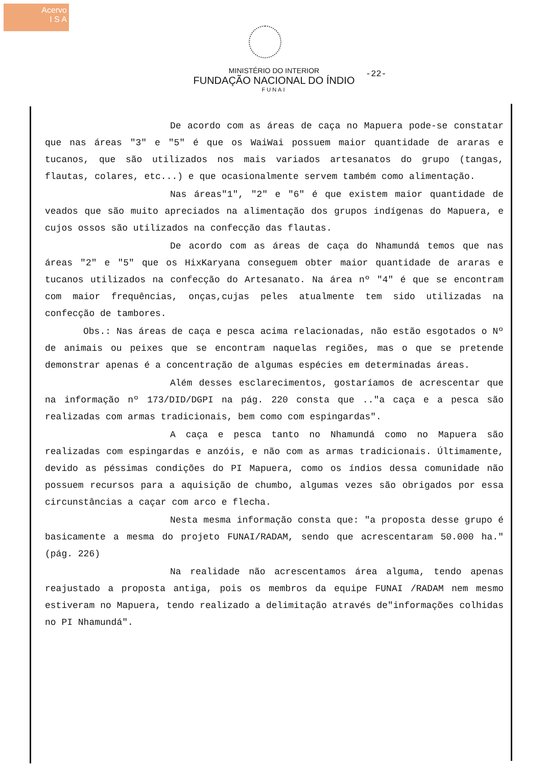Acervo
I S A
MINISTÉRIO DO INTERIOR
FUNDAÇÃO NACIONAL DO ÍNDIO
FUNAI
-22-
De acordo com as áreas de caça no Mapuera pode-se constatar que nas áreas "3" e "5" é que os WaiWai possuem maior quantidade de araras e tucanos, que são utilizados nos mais variados artesanatos do grupo (tangas, flautas, colares, etc...) e que ocasionalmente servem também como alimentação.
Nas áreas"1", "2" e "6" é que existem maior quantidade de veados que são muito apreciados na alimentação dos grupos indígenas do Mapuera, e cujos ossos são utilizados na confecção das flautas.
De acordo com as áreas de caça do Nhamundá temos que nas áreas "2" e "5" que os HixKaryana conseguem obter maior quantidade de araras e tucanos utilizados na confecção do Artesanato. Na área nº "4" é que se encontram com maior frequências, onças,cujas peles atualmente tem sido utilizadas na confecção de tambores.
Obs.: Nas áreas de caça e pesca acima relacionadas, não estão esgotados o Nº de animais ou peixes que se encontram naquelas regiões, mas o que se pretende demonstrar apenas é a concentração de algumas espécies em determinadas áreas.
Além desses esclarecimentos, gostaríamos de acrescentar que na informação nº 173/DID/DGPI na pág. 220 consta que .."a caça e a pesca são realizadas com armas tradicionais, bem como com espingardas".
A caça e pesca tanto no Nhamundá como no Mapuera são realizadas com espingardas e anzóis, e não com as armas tradicionais. Últimamente, devido as péssimas condições do PI Mapuera, como os índios dessa comunidade não possuem recursos para a aquisição de chumbo, algumas vezes são obrigados por essa circunstâncias a caçar com arco e flecha.
Nesta mesma informação consta que: "a proposta desse grupo é basicamente a mesma do projeto FUNAI/RADAM, sendo que acrescentaram 50.000 ha." (pág. 226)
Na realidade não acrescentamos área alguma, tendo apenas reajustado a proposta antiga, pois os membros da equipe FUNAI /RADAM nem mesmo estiveram no Mapuera, tendo realizado a delimitação através de"informações colhidas no PI Nhamundá".